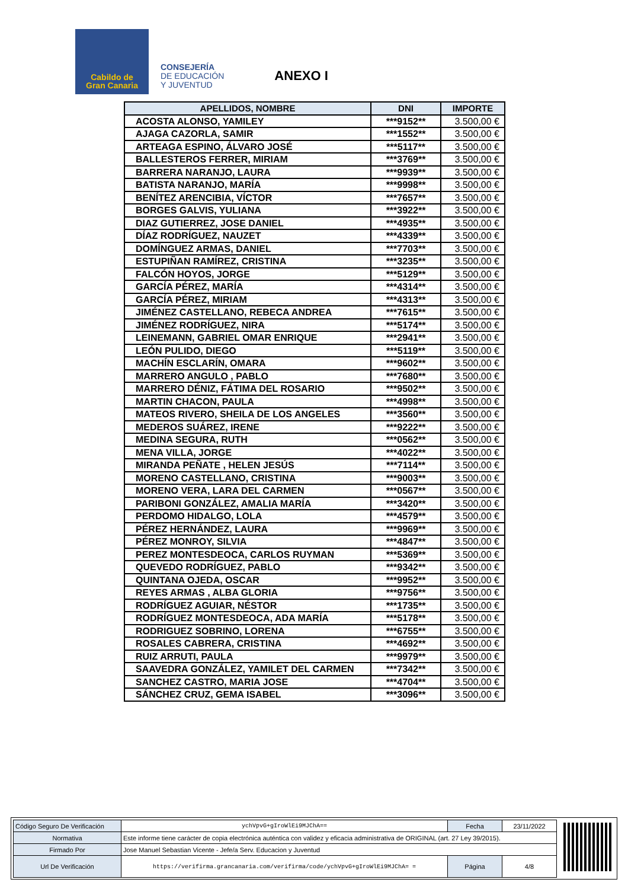Cabildo de
Gran Canaria
CONSEJERÍA
DE EDUCACIÓN
Y JUVENTUD
ANEXO I
| APELLIDOS, NOMBRE | DNI | IMPORTE |
| --- | --- | --- |
| ACOSTA ALONSO, YAMILEY | ***9152** | 3.500,00 € |
| AJAGA CAZORLA, SAMIR | ***1552** | 3.500,00 € |
| ARTEAGA ESPINO, ÁLVARO JOSÉ | ***5117** | 3.500,00 € |
| BALLESTEROS FERRER, MIRIAM | ***3769** | 3.500,00 € |
| BARRERA NARANJO, LAURA | ***9939** | 3.500,00 € |
| BATISTA NARANJO, MARÍA | ***9998** | 3.500,00 € |
| BENÍTEZ ARENCIBIA, VÍCTOR | ***7657** | 3.500,00 € |
| BORGES GALVIS, YULIANA | ***3922** | 3.500,00 € |
| DIAZ GUTIERREZ, JOSE DANIEL | ***4935** | 3.500,00 € |
| DÍAZ RODRÍGUEZ, NAUZET | ***4339** | 3.500,00 € |
| DOMÍNGUEZ ARMAS, DANIEL | ***7703** | 3.500,00 € |
| ESTUPIÑAN RAMÍREZ, CRISTINA | ***3235** | 3.500,00 € |
| FALCÓN HOYOS, JORGE | ***5129** | 3.500,00 € |
| GARCÍA PÉREZ, MARÍA | ***4314** | 3.500,00 € |
| GARCÍA PÉREZ, MIRIAM | ***4313** | 3.500,00 € |
| JIMÉNEZ CASTELLANO, REBECA ANDREA | ***7615** | 3.500,00 € |
| JIMÉNEZ RODRÍGUEZ, NIRA | ***5174** | 3.500,00 € |
| LEINEMANN, GABRIEL OMAR ENRIQUE | ***2941** | 3.500,00 € |
| LEÓN PULIDO, DIEGO | ***5119** | 3.500,00 € |
| MACHÍN ESCLARÍN, OMARA | ***9602** | 3.500,00 € |
| MARRERO ANGULO , PABLO | ***7680** | 3.500,00 € |
| MARRERO DÉNIZ, FÁTIMA DEL ROSARIO | ***9502** | 3.500,00 € |
| MARTIN CHACON, PAULA | ***4998** | 3.500,00 € |
| MATEOS RIVERO, SHEILA DE LOS ANGELES | ***3560** | 3.500,00 € |
| MEDEROS SUÁREZ, IRENE | ***9222** | 3.500,00 € |
| MEDINA SEGURA, RUTH | ***0562** | 3.500,00 € |
| MENA VILLA, JORGE | ***4022** | 3.500,00 € |
| MIRANDA PEÑATE , HELEN JESÚS | ***7114** | 3.500,00 € |
| MORENO CASTELLANO, CRISTINA | ***9003** | 3.500,00 € |
| MORENO VERA, LARA DEL CARMEN | ***0567** | 3.500,00 € |
| PARIBONI GONZÁLEZ, AMALIA MARÍA | ***3420** | 3.500,00 € |
| PERDOMO HIDALGO, LOLA | ***4579** | 3.500,00 € |
| PÉREZ HERNÁNDEZ, LAURA | ***9969** | 3.500,00 € |
| PÉREZ MONROY, SILVIA | ***4847** | 3.500,00 € |
| PEREZ MONTESDEOCA, CARLOS RUYMAN | ***5369** | 3.500,00 € |
| QUEVEDO RODRÍGUEZ, PABLO | ***9342** | 3.500,00 € |
| QUINTANA OJEDA, OSCAR | ***9952** | 3.500,00 € |
| REYES ARMAS , ALBA GLORIA | ***9756** | 3.500,00 € |
| RODRÍGUEZ AGUIAR, NÉSTOR | ***1735** | 3.500,00 € |
| RODRÍGUEZ MONTESDEOCA, ADA MARÍA | ***5178** | 3.500,00 € |
| RODRIGUEZ SOBRINO, LORENA | ***6755** | 3.500,00 € |
| ROSALES CABRERA, CRISTINA | ***4692** | 3.500,00 € |
| RUIZ ARRUTI, PAULA | ***9979** | 3.500,00 € |
| SAAVEDRA GONZÁLEZ, YAMILET DEL CARMEN | ***7342** | 3.500,00 € |
| SANCHEZ CASTRO, MARIA JOSE | ***4704** | 3.500,00 € |
| SÁNCHEZ CRUZ, GEMA ISABEL | ***3096** | 3.500,00 € |
| Código Seguro De Verificación | ychVpvG+gIroWlEi9MJChA== | Fecha | 23/11/2022 |
| Normativa | Este informe tiene carácter de copia electrónica auténtica con validez y eficacia administrativa de ORIGINAL (art. 27 Ley 39/2015). | | |
| Firmado Por | Jose Manuel Sebastian Vicente - Jefe/a Serv. Educacion y Juventud | | |
| Url De Verificación | https://verifirma.grancanaria.com/verifirma/code/ychVpvG+gIroWlEi9MJChA= = | Página | 4/8 |